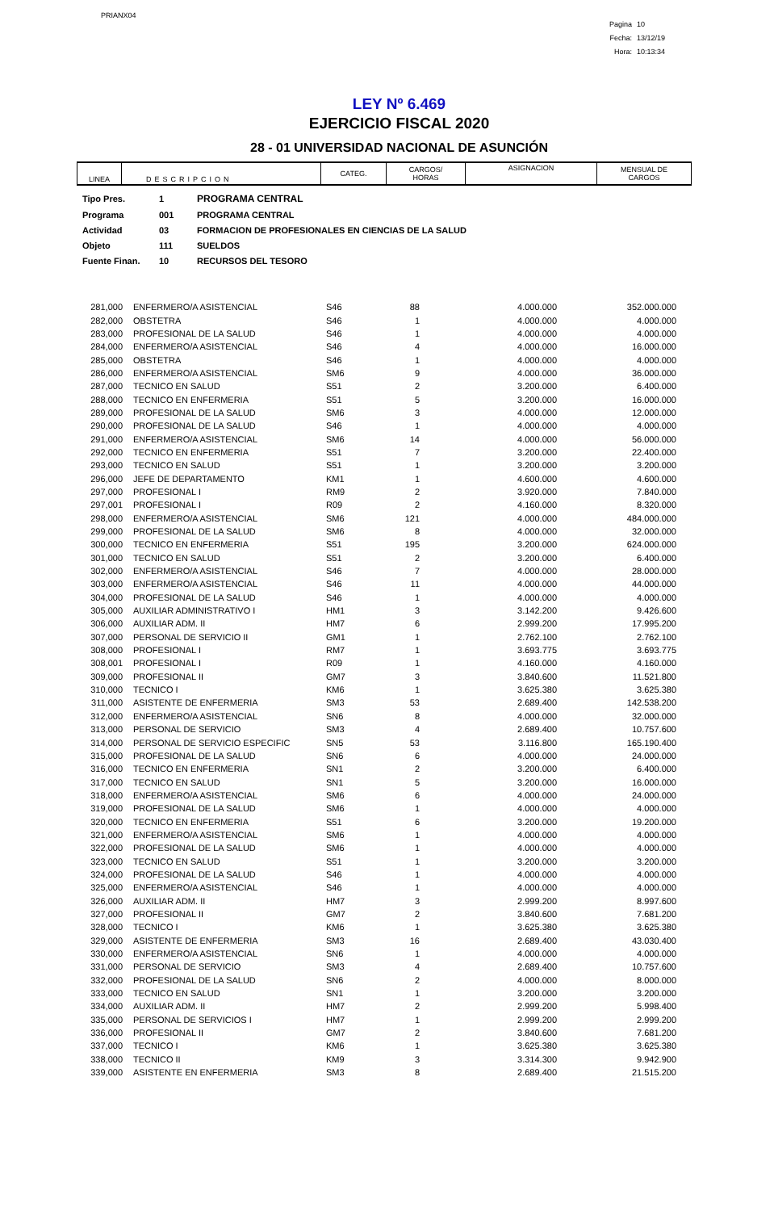PRIANX04
Pagina 10
Fecha: 13/12/19
Hora: 10:13:34
LEY Nº 6.469
EJERCICIO FISCAL 2020
28 - 01 UNIVERSIDAD NACIONAL DE ASUNCIÓN
| LINEA | DESCRIPCION | CATEG. | CARGOS/ HORAS | ASIGNACION | MENSUAL DE CARGOS |
| Tipo Pres. | 1 | PROGRAMA CENTRAL |
| Programa | 001 | PROGRAMA CENTRAL |
| Actividad | 03 | FORMACION DE PROFESIONALES EN CIENCIAS DE LA SALUD |
| Objeto | 111 | SUELDOS |
| Fuente Finan. | 10 | RECURSOS DEL TESORO |
| 281,000 | ENFERMERO/A ASISTENCIAL | S46 | 88 | 4.000.000 | 352.000.000 |
| 282,000 | OBSTETRA | S46 | 1 | 4.000.000 | 4.000.000 |
| 283,000 | PROFESIONAL DE LA SALUD | S46 | 1 | 4.000.000 | 4.000.000 |
| 284,000 | ENFERMERO/A ASISTENCIAL | S46 | 4 | 4.000.000 | 16.000.000 |
| 285,000 | OBSTETRA | S46 | 1 | 4.000.000 | 4.000.000 |
| 286,000 | ENFERMERO/A ASISTENCIAL | SM6 | 9 | 4.000.000 | 36.000.000 |
| 287,000 | TECNICO EN SALUD | S51 | 2 | 3.200.000 | 6.400.000 |
| 288,000 | TECNICO EN ENFERMERIA | S51 | 5 | 3.200.000 | 16.000.000 |
| 289,000 | PROFESIONAL DE LA SALUD | SM6 | 3 | 4.000.000 | 12.000.000 |
| 290,000 | PROFESIONAL DE LA SALUD | S46 | 1 | 4.000.000 | 4.000.000 |
| 291,000 | ENFERMERO/A ASISTENCIAL | SM6 | 14 | 4.000.000 | 56.000.000 |
| 292,000 | TECNICO EN ENFERMERIA | S51 | 7 | 3.200.000 | 22.400.000 |
| 293,000 | TECNICO EN SALUD | S51 | 1 | 3.200.000 | 3.200.000 |
| 296,000 | JEFE DE DEPARTAMENTO | KM1 | 1 | 4.600.000 | 4.600.000 |
| 297,000 | PROFESIONAL I | RM9 | 2 | 3.920.000 | 7.840.000 |
| 297,001 | PROFESIONAL I | R09 | 2 | 4.160.000 | 8.320.000 |
| 298,000 | ENFERMERO/A ASISTENCIAL | SM6 | 121 | 4.000.000 | 484.000.000 |
| 299,000 | PROFESIONAL DE LA SALUD | SM6 | 8 | 4.000.000 | 32.000.000 |
| 300,000 | TECNICO EN ENFERMERIA | S51 | 195 | 3.200.000 | 624.000.000 |
| 301,000 | TECNICO EN SALUD | S51 | 2 | 3.200.000 | 6.400.000 |
| 302,000 | ENFERMERO/A ASISTENCIAL | S46 | 7 | 4.000.000 | 28.000.000 |
| 303,000 | ENFERMERO/A ASISTENCIAL | S46 | 11 | 4.000.000 | 44.000.000 |
| 304,000 | PROFESIONAL DE LA SALUD | S46 | 1 | 4.000.000 | 4.000.000 |
| 305,000 | AUXILIAR ADMINISTRATIVO I | HM1 | 3 | 3.142.200 | 9.426.600 |
| 306,000 | AUXILIAR ADM. II | HM7 | 6 | 2.999.200 | 17.995.200 |
| 307,000 | PERSONAL DE SERVICIO II | GM1 | 1 | 2.762.100 | 2.762.100 |
| 308,000 | PROFESIONAL I | RM7 | 1 | 3.693.775 | 3.693.775 |
| 308,001 | PROFESIONAL I | R09 | 1 | 4.160.000 | 4.160.000 |
| 309,000 | PROFESIONAL II | GM7 | 3 | 3.840.600 | 11.521.800 |
| 310,000 | TECNICO I | KM6 | 1 | 3.625.380 | 3.625.380 |
| 311,000 | ASISTENTE DE ENFERMERIA | SM3 | 53 | 2.689.400 | 142.538.200 |
| 312,000 | ENFERMERO/A ASISTENCIAL | SN6 | 8 | 4.000.000 | 32.000.000 |
| 313,000 | PERSONAL DE SERVICIO | SM3 | 4 | 2.689.400 | 10.757.600 |
| 314,000 | PERSONAL DE SERVICIO ESPECIFIC | SN5 | 53 | 3.116.800 | 165.190.400 |
| 315,000 | PROFESIONAL DE LA SALUD | SN6 | 6 | 4.000.000 | 24.000.000 |
| 316,000 | TECNICO EN ENFERMERIA | SN1 | 2 | 3.200.000 | 6.400.000 |
| 317,000 | TECNICO EN SALUD | SN1 | 5 | 3.200.000 | 16.000.000 |
| 318,000 | ENFERMERO/A ASISTENCIAL | SM6 | 6 | 4.000.000 | 24.000.000 |
| 319,000 | PROFESIONAL DE LA SALUD | SM6 | 1 | 4.000.000 | 4.000.000 |
| 320,000 | TECNICO EN ENFERMERIA | S51 | 6 | 3.200.000 | 19.200.000 |
| 321,000 | ENFERMERO/A ASISTENCIAL | SM6 | 1 | 4.000.000 | 4.000.000 |
| 322,000 | PROFESIONAL DE LA SALUD | SM6 | 1 | 4.000.000 | 4.000.000 |
| 323,000 | TECNICO EN SALUD | S51 | 1 | 3.200.000 | 3.200.000 |
| 324,000 | PROFESIONAL DE LA SALUD | S46 | 1 | 4.000.000 | 4.000.000 |
| 325,000 | ENFERMERO/A ASISTENCIAL | S46 | 1 | 4.000.000 | 4.000.000 |
| 326,000 | AUXILIAR ADM. II | HM7 | 3 | 2.999.200 | 8.997.600 |
| 327,000 | PROFESIONAL II | GM7 | 2 | 3.840.600 | 7.681.200 |
| 328,000 | TECNICO I | KM6 | 1 | 3.625.380 | 3.625.380 |
| 329,000 | ASISTENTE DE ENFERMERIA | SM3 | 16 | 2.689.400 | 43.030.400 |
| 330,000 | ENFERMERO/A ASISTENCIAL | SN6 | 1 | 4.000.000 | 4.000.000 |
| 331,000 | PERSONAL DE SERVICIO | SM3 | 4 | 2.689.400 | 10.757.600 |
| 332,000 | PROFESIONAL DE LA SALUD | SN6 | 2 | 4.000.000 | 8.000.000 |
| 333,000 | TECNICO EN SALUD | SN1 | 1 | 3.200.000 | 3.200.000 |
| 334,000 | AUXILIAR ADM. II | HM7 | 2 | 2.999.200 | 5.998.400 |
| 335,000 | PERSONAL DE SERVICIOS I | HM7 | 1 | 2.999.200 | 2.999.200 |
| 336,000 | PROFESIONAL II | GM7 | 2 | 3.840.600 | 7.681.200 |
| 337,000 | TECNICO I | KM6 | 1 | 3.625.380 | 3.625.380 |
| 338,000 | TECNICO II | KM9 | 3 | 3.314.300 | 9.942.900 |
| 339,000 | ASISTENTE EN ENFERMERIA | SM3 | 8 | 2.689.400 | 21.515.200 |